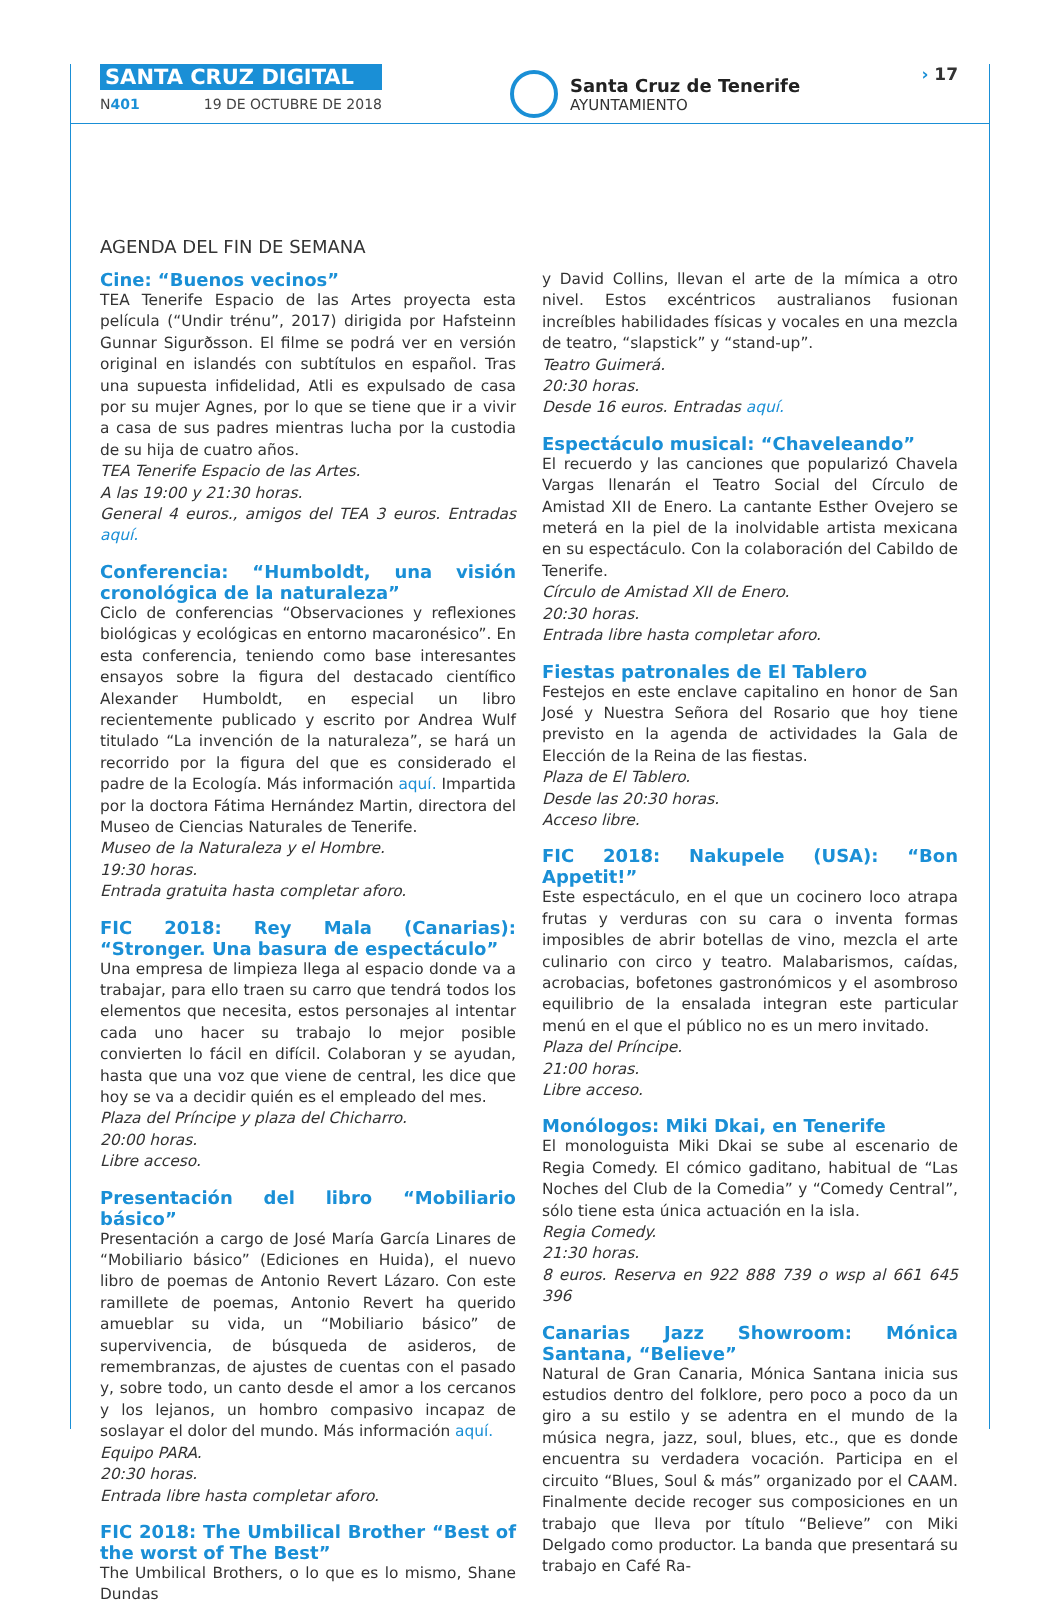SANTA CRUZ DIGITAL
N401 19 DE OCTUBRE DE 2018
Santa Cruz de Tenerife
AYUNTAMIENTO
› 17
AGENDA DEL FIN DE SEMANA
Cine: “Buenos vecinos”
TEA Tenerife Espacio de las Artes proyecta esta película (“Undir trénu”, 2017) dirigida por Hafsteinn Gunnar Sigurðsson. El filme se podrá ver en versión original en islandés con subtítulos en español. Tras una supuesta infidelidad, Atli es expulsado de casa por su mujer Agnes, por lo que se tiene que ir a vivir a casa de sus padres mientras lucha por la custodia de su hija de cuatro años.
TEA Tenerife Espacio de las Artes.
A las 19:00 y 21:30 horas.
General 4 euros., amigos del TEA 3 euros. Entradas aquí.
Conferencia: “Humboldt, una visión cronológica de la naturaleza”
Ciclo de conferencias “Observaciones y reflexiones biológicas y ecológicas en entorno macaronésico”. En esta conferencia, teniendo como base interesantes ensayos sobre la figura del destacado científico Alexander Humboldt, en especial un libro recientemente publicado y escrito por Andrea Wulf titulado “La invención de la naturaleza”, se hará un recorrido por la figura del que es considerado el padre de la Ecología. Más información aquí. Impartida por la doctora Fátima Hernández Martin, directora del Museo de Ciencias Naturales de Tenerife.
Museo de la Naturaleza y el Hombre.
19:30 horas.
Entrada gratuita hasta completar aforo.
FIC 2018: Rey Mala (Canarias): “Stronger. Una basura de espectáculo”
Una empresa de limpieza llega al espacio donde va a trabajar, para ello traen su carro que tendrá todos los elementos que necesita, estos personajes al intentar cada uno hacer su trabajo lo mejor posible convierten lo fácil en difícil. Colaboran y se ayudan, hasta que una voz que viene de central, les dice que hoy se va a decidir quién es el empleado del mes.
Plaza del Príncipe y plaza del Chicharro.
20:00 horas.
Libre acceso.
Presentación del libro “Mobiliario básico”
Presentación a cargo de José María García Linares de “Mobiliario básico” (Ediciones en Huida), el nuevo libro de poemas de Antonio Revert Lázaro. Con este ramillete de poemas, Antonio Revert ha querido amueblar su vida, un “Mobiliario básico” de supervivencia, de búsqueda de asideros, de remembranzas, de ajustes de cuentas con el pasado y, sobre todo, un canto desde el amor a los cercanos y los lejanos, un hombro compasivo incapaz de soslayar el dolor del mundo. Más información aquí.
Equipo PARA.
20:30 horas.
Entrada libre hasta completar aforo.
FIC 2018: The Umbilical Brother “Best of the worst of The Best”
The Umbilical Brothers, o lo que es lo mismo, Shane Dundas
y David Collins, llevan el arte de la mímica a otro nivel. Estos excéntricos australianos fusionan increíbles habilidades físicas y vocales en una mezcla de teatro, “slapstick” y “stand-up”.
Teatro Guimerá.
20:30 horas.
Desde 16 euros. Entradas aquí.
Espectáculo musical: “Chaveleando”
El recuerdo y las canciones que popularizó Chavela Vargas llenarán el Teatro Social del Círculo de Amistad XII de Enero. La cantante Esther Ovejero se meterá en la piel de la inolvidable artista mexicana en su espectáculo. Con la colaboración del Cabildo de Tenerife.
Círculo de Amistad XII de Enero.
20:30 horas.
Entrada libre hasta completar aforo.
Fiestas patronales de El Tablero
Festejos en este enclave capitalino en honor de San José y Nuestra Señora del Rosario que hoy tiene previsto en la agenda de actividades la Gala de Elección de la Reina de las fiestas.
Plaza de El Tablero.
Desde las 20:30 horas.
Acceso libre.
FIC 2018: Nakupele (USA): “Bon Appetit!”
Este espectáculo, en el que un cocinero loco atrapa frutas y verduras con su cara o inventa formas imposibles de abrir botellas de vino, mezcla el arte culinario con circo y teatro. Malabarismos, caídas, acrobacias, bofetones gastronómicos y el asombroso equilibrio de la ensalada integran este particular menú en el que el público no es un mero invitado.
Plaza del Príncipe.
21:00 horas.
Libre acceso.
Monólogos: Miki Dkai, en Tenerife
El monologuista Miki Dkai se sube al escenario de Regia Comedy. El cómico gaditano, habitual de “Las Noches del Club de la Comedia” y “Comedy Central”, sólo tiene esta única actuación en la isla.
Regia Comedy.
21:30 horas.
8 euros. Reserva en 922 888 739 o wsp al 661 645 396
Canarias Jazz Showroom: Mónica Santana, “Believe”
Natural de Gran Canaria, Mónica Santana inicia sus estudios dentro del folklore, pero poco a poco da un giro a su estilo y se adentra en el mundo de la música negra, jazz, soul, blues, etc., que es donde encuentra su verdadera vocación. Participa en el circuito “Blues, Soul & más” organizado por el CAAM. Finalmente decide recoger sus composiciones en un trabajo que lleva por título “Believe” con Miki Delgado como productor. La banda que presentará su trabajo en Café Ra-